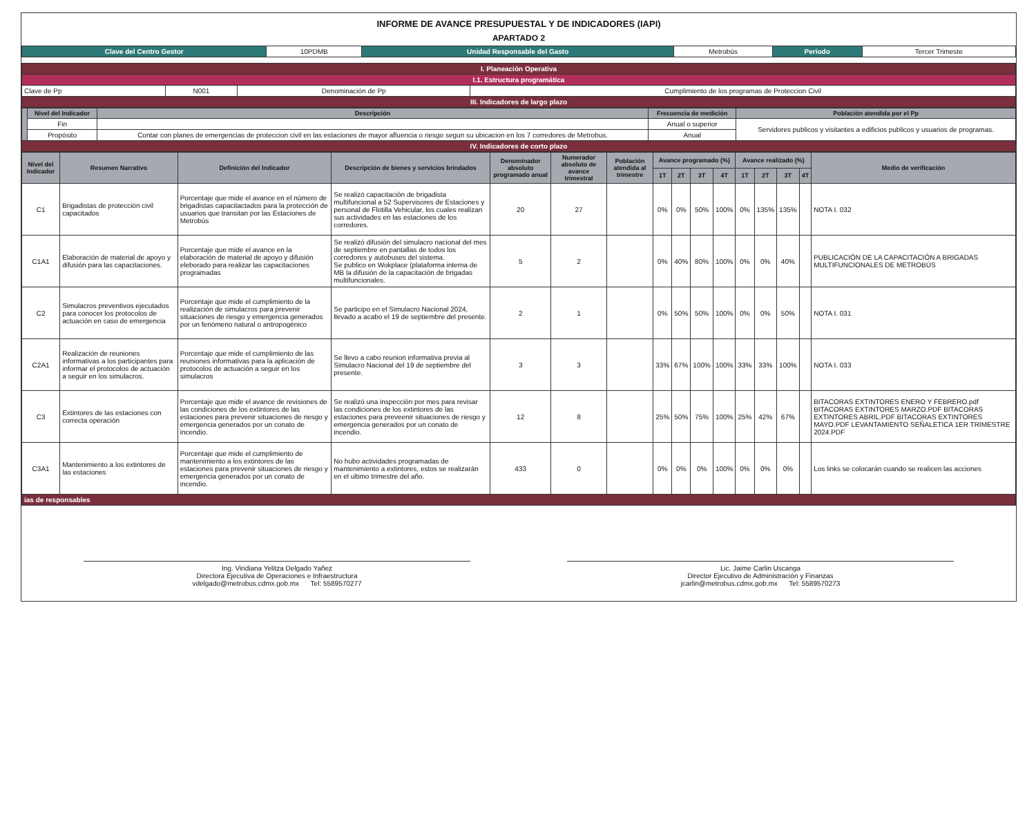INFORME DE AVANCE PRESUPUESTAL Y DE INDICADORES (IAPI)
APARTADO 2
| Clave del Centro Gestor | 10PDMB | Unidad Responsable del Gasto | Metrobús | Periodo | Tercer Trimeste |
| I. Planeación Operativa | | | |
| I.1. Estructura programática | | | |
| Clave de Pp | N001 | Denominación de Pp | Cumplimiento de los programas de Proteccion Civil |
| III. Indicadores de largo plazo | | | |
| | Nivel del Indicador | Descripción | Frecuencia de medición | Población atendida por el Pp |
| | Fin | | Anual o superior | Servidores publicos y visitantes a edificios publicos y usuarios de programas. |
| | Propósito | Contar con planes de emergencias de proteccion civil en las estaciones de mayor afluencia o riesgo segun su ubicacion en los 7 corredores de Metrobus. | Anual | |
| IV. Indicadores de corto plazo | | | | |
| Nivel del Indicador | Resumen Narrativo | Definición del Indicador | Descripción de bienes y servicios brindados | Denominador absoluto programado anual | Numerador absoluto de avance trimestral | Población atendida al trimestre | Avance programado (%) | | | | Avance realizado (%) | | | | Medio de verificación |
| --- | --- | --- | --- | --- | --- | --- | --- | --- | --- | --- | --- | --- | --- | --- | --- |
| | | | | | | | 1T | 2T | 3T | 4T | 1T | 2T | 3T | 4T | |
| C1 | Brigadistas de protección civil capacitados | Porcentaje que mide el avance en el número de brigadistas capacitactados para la protección de usuarios que transitan por las Estaciones de Metrobús | Se realizó capacitación de brigadista multifuncional a 52 Supervisores de Estaciones y personal de Flotilla Vehicular, los cuales realizan sus actividades en las estaciones de los corredores. | 20 | 27 | | 0% | 0% | 50% | 100% | 0% | 135% | 135% | | NOTA I. 032 |
| C1A1 | Elaboración de material de apoyo y difusión para las capacitaciones. | Porcentaje que mide el avance en la elaboración de material de apoyo y difusión eleborado para realizar las capacitaciones programadas | Se realizó difusión del simulacro nacional del mes de septiembre en pantallas de todos los corredores y autobuses del sistema. Se publico en Wokplace (plataforma interna de MB la difusión de la capacitación de brigadas multifuncionales. | 5 | 2 | | 0% | 40% | 80% | 100% | 0% | 0% | 40% | | PUBLICACIÓN DE LA CAPACITACIÓN A BRIGADAS MULTIFUNCIONALES DE METROBÚS |
| C2 | Simulacros preventivos ejecutados para conocer los protocolos de actuación en caso de emergencia | Porcentaje que mide el cumplimiento de la realización de simulacros para prevenir situaciones de riesgo y emergencia generados por un fenómeno natural o antropogénico | Se participo en el Simulacro Nacional 2024, llevado a acabo el 19 de septiembre del presente. | 2 | 1 | | 0% | 50% | 50% | 100% | 0% | 0% | 50% | | NOTA I. 031 |
| C2A1 | Realización de reuniones informativas a los participantes para informar el protocolos de actuación a seguir en los simulacros. | Porcentaje que mide el cumplimiento de las reuniones informativas para la aplicación de protocolos de actuación a seguir en los simulacros | Se llevo a cabo reunion informativa previa al Simulacro Nacional del 19 de septiembre del presente. | 3 | 3 | | 33% | 67% | 100% | 100% | 33% | 33% | 100% | | NOTA I. 033 |
| C3 | Extintores de las estaciones con correcta operación | Porcentaje que mide el avance de revisiones de las condiciones de los extintores de las estaciones para prevenir situaciones de riesgo y emergencia generados por un conato de incendio. | Se realizó una inspección por mes para revisar las condiciones de los extintores de las estaciones para preveenir situaciones de riesgo y emergencia generados por un conato de incendio. | 12 | 8 | | 25% | 50% | 75% | 100% | 25% | 42% | 67% | | BITACORAS EXTINTORES ENERO Y FEBRERO.pdf BITACORAS EXTINTORES MARZO.PDF BITACORAS EXTINTORES ABRIL.PDF BITACORAS EXTINTORES MAYO.PDF LEVANTAMIENTO SEÑALETICA 1ER TRIMESTRE 2024.PDF |
| C3A1 | Mantenimiento a los extintores de las estaciones | Porcentaje que mide el cumplimiento de mantenimiento a los extintores de las estaciones para prevenir situaciones de riesgo y emergencia generados por un conato de incendio. | No hubo actividades programadas de mantenimiento a extintores, estos se realizarán en el ultimo trimestre del año. | 433 | 0 | | 0% | 0% | 0% | 100% | 0% | 0% | 0% | | Los links se colocarán cuando se realicen las acciones |
| ias de responsables | | | | | | | | | | | | | | | |
Ing. Viridiana Yelitza Delgado Yañez
Directora Ejecutiva de Operaciones e Infraestructura
vdelgado@metrobus.cdmx.gob.mx Tel: 5589570277
Lic. Jaime Carlin Uscanga
Director Ejecutivo de Administración y Finanzas
jcarlin@metrobus.cdmx.gob.mx Tel: 5589570273